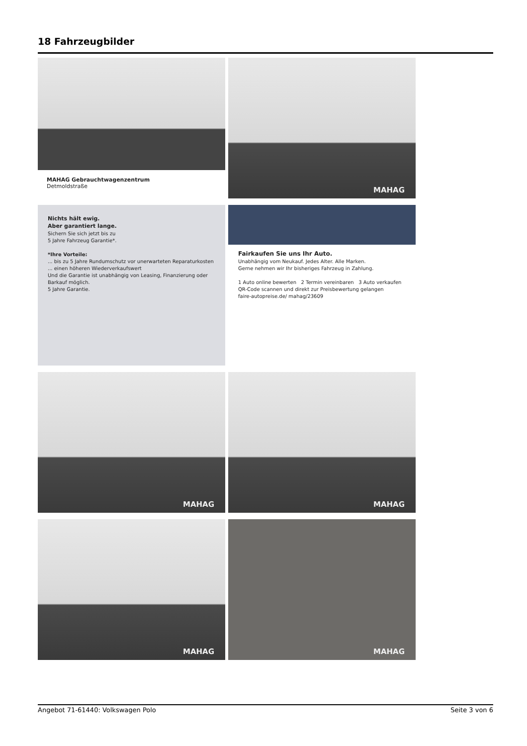18 Fahrzeugbilder
MAHAG Gebrauchtwagenzentrum
Detmoldstraße
MAHAG
Nichts hält ewig.
Aber garantiert lange.
Sichern Sie sich jetzt bis zu
5 Jahre Fahrzeug Garantie*.
*Ihre Vorteile:
... bis zu 5 Jahre Rundumschutz vor unerwarteten Reparaturkosten
... einen höheren Wiederverkaufswert
Und die Garantie ist unabhängig von Leasing, Finanzierung oder Barkauf möglich.
5 Jahre Garantie.
Fairkaufen Sie uns Ihr Auto.
Unabhängig vom Neukauf. Jedes Alter. Alle Marken.
Gerne nehmen wir Ihr bisheriges Fahrzeug in Zahlung.
1 Auto online bewerten 2 Termin vereinbaren 3 Auto verkaufen
QR-Code scannen und direkt zur Preisbewertung gelangen
faire-autopreise.de/ mahag/23609
MAHAG
MAHAG
MAHAG
MAHAG
Angebot 71-61440: Volkswagen Polo Seite 3 von 6